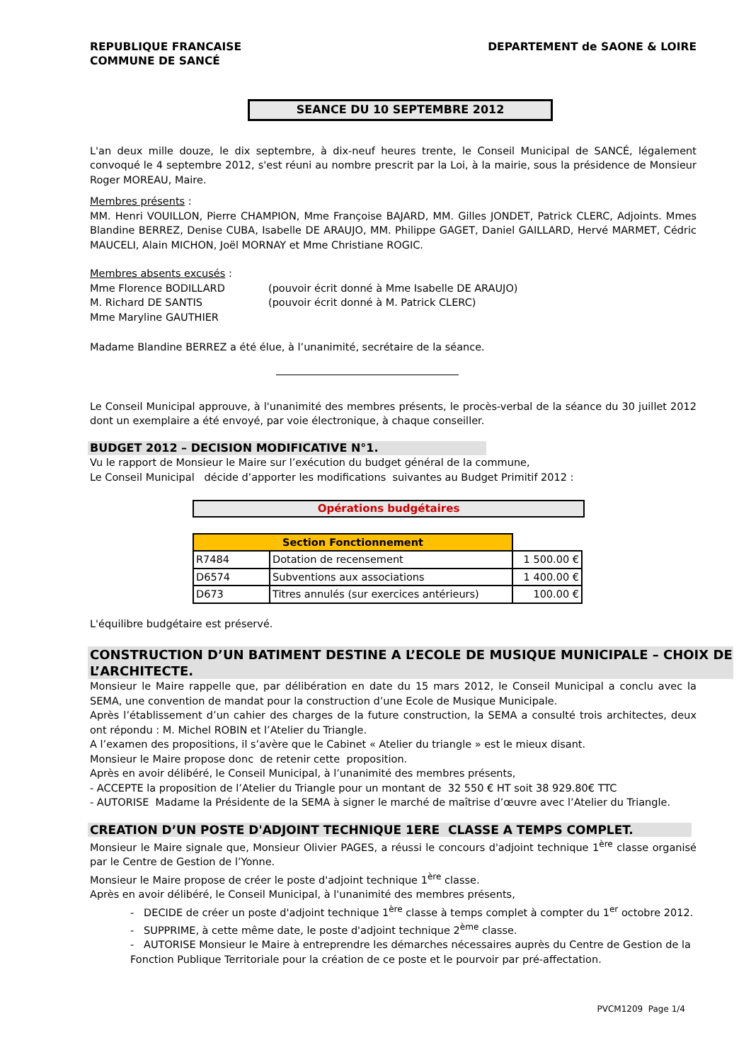REPUBLIQUE FRANCAISE
COMMUNE DE SANCÉ
DEPARTEMENT de SAONE & LOIRE
SEANCE DU 10 SEPTEMBRE 2012
L'an deux mille douze, le dix septembre, à dix-neuf heures trente, le Conseil Municipal de SANCÉ, légalement convoqué le 4 septembre 2012, s'est réuni au nombre prescrit par la Loi, à la mairie, sous la présidence de Monsieur Roger MOREAU, Maire.
Membres présents :
MM. Henri VOUILLON, Pierre CHAMPION, Mme Françoise BAJARD, MM. Gilles JONDET, Patrick CLERC, Adjoints. Mmes Blandine BERREZ, Denise CUBA, Isabelle DE ARAUJO, MM. Philippe GAGET, Daniel GAILLARD, Hervé MARMET, Cédric MAUCELI, Alain MICHON, Joël MORNAY et Mme Christiane ROGIC.
Membres absents excusés :
| Mme Florence BODILLARD | (pouvoir écrit donné à Mme Isabelle DE ARAUJO) |
| M. Richard DE SANTIS | (pouvoir écrit donné à M. Patrick CLERC) |
| Mme Maryline GAUTHIER | |
Madame Blandine BERREZ a été élue, à l’unanimité, secrétaire de la séance.
Le Conseil Municipal approuve, à l'unanimité des membres présents, le procès-verbal de la séance du 30 juillet 2012 dont un exemplaire a été envoyé, par voie électronique, à chaque conseiller.
BUDGET 2012 – DECISION MODIFICATIVE N°1.
Vu le rapport de Monsieur le Maire sur l’exécution du budget général de la commune,
Le Conseil Municipal décide d’apporter les modifications suivantes au Budget Primitif 2012 :
Opérations budgétaires
| Section Fonctionnement | | |
| R7484 | Dotation de recensement | 1 500.00 € |
| D6574 | Subventions aux associations | 1 400.00 € |
| D673 | Titres annulés (sur exercices antérieurs) | 100.00 € |
L'équilibre budgétaire est préservé.
CONSTRUCTION D’UN BATIMENT DESTINE A L’ECOLE DE MUSIQUE MUNICIPALE – CHOIX DE L’ARCHITECTE.
Monsieur le Maire rappelle que, par délibération en date du 15 mars 2012, le Conseil Municipal a conclu avec la SEMA, une convention de mandat pour la construction d’une Ecole de Musique Municipale.
Après l’établissement d’un cahier des charges de la future construction, la SEMA a consulté trois architectes, deux ont répondu : M. Michel ROBIN et l’Atelier du Triangle.
A l’examen des propositions, il s’avère que le Cabinet « Atelier du triangle » est le mieux disant.
Monsieur le Maire propose donc de retenir cette proposition.
Après en avoir délibéré, le Conseil Municipal, à l’unanimité des membres présents,
- ACCEPTE la proposition de l’Atelier du Triangle pour un montant de 32 550 € HT soit 38 929.80€ TTC
- AUTORISE Madame la Présidente de la SEMA à signer le marché de maîtrise d’œuvre avec l’Atelier du Triangle.
CREATION D’UN POSTE D'ADJOINT TECHNIQUE 1ERE CLASSE A TEMPS COMPLET.
Monsieur le Maire signale que, Monsieur Olivier PAGES, a réussi le concours d'adjoint technique 1<sup>ère</sup> classe organisé par le Centre de Gestion de l’Yonne.
Monsieur le Maire propose de créer le poste d'adjoint technique 1<sup>ère</sup> classe.
Après en avoir délibéré, le Conseil Municipal, à l'unanimité des membres présents,
- DECIDE de créer un poste d'adjoint technique 1<sup>ère</sup> classe à temps complet à compter du 1<sup>er</sup> octobre 2012.
- SUPPRIME, à cette même date, le poste d'adjoint technique 2<sup>ème</sup> classe.
- AUTORISE Monsieur le Maire à entreprendre les démarches nécessaires auprès du Centre de Gestion de la Fonction Publique Territoriale pour la création de ce poste et le pourvoir par pré-affectation.
PVCM1209 Page 1/4